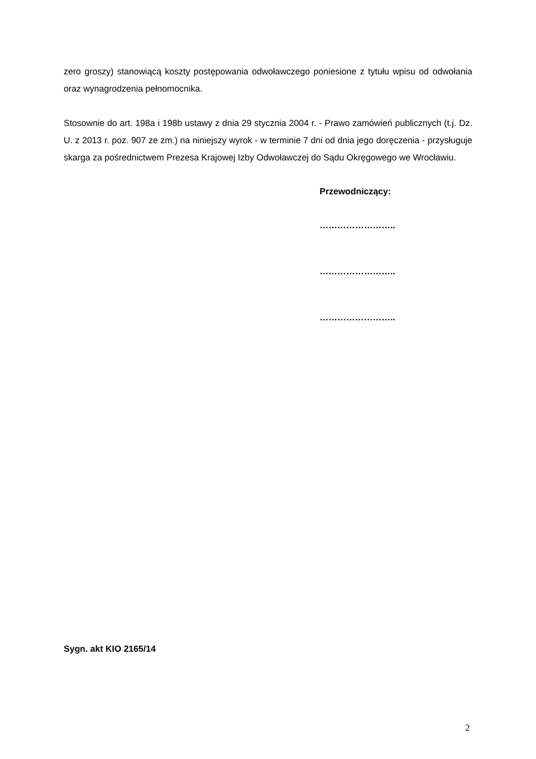zero groszy) stanowiącą koszty postępowania odwoławczego poniesione z tytułu wpisu od odwołania oraz wynagrodzenia pełnomocnika.
Stosownie do art. 198a i 198b ustawy z dnia 29 stycznia 2004 r. - Prawo zamówień publicznych (t.j. Dz. U. z 2013 r. poz. 907 ze zm.) na niniejszy wyrok - w terminie 7 dni od dnia jego doręczenia - przysługuje skarga za pośrednictwem Prezesa Krajowej Izby Odwoławczej do Sądu Okręgowego we Wrocławiu.
Przewodniczący:
……………………..
……………………..
……………………..
Sygn. akt KIO 2165/14
2